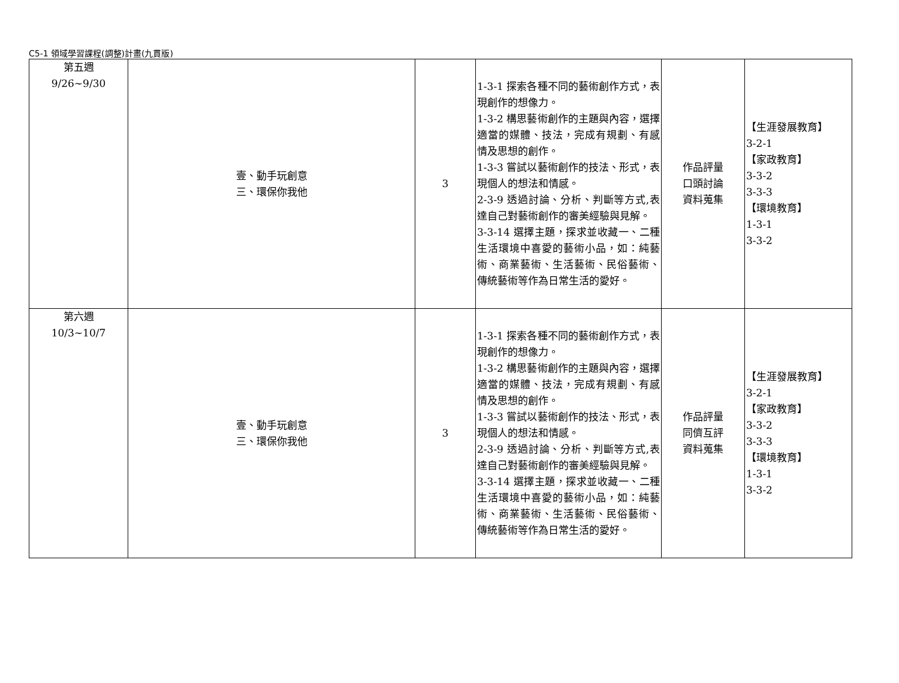C5-1 領域學習課程(調整)計畫(九貫版)
| 第五週 9/26~9/30 | 壹、動手玩創意 三、環保你我他 | 3 | 1-3-1 探索各種不同的藝術創作方式，表現創作的想像力。 1-3-2 構思藝術創作的主題與內容，選擇適當的媒體、技法，完成有規劃、有感情及思想的創作。 1-3-3 嘗試以藝術創作的技法、形式，表現個人的想法和情感。 2-3-9 透過討論、分析、判斷等方式,表達自己對藝術創作的審美經驗與見解。 3-3-14 選擇主題，探求並收藏一、二種生活環境中喜愛的藝術小品，如：純藝術、商業藝術、生活藝術、民俗藝術、傳統藝術等作為日常生活的愛好。 | 作品評量 口頭討論 資料蒐集 | 【生涯發展教育】 3-2-1 【家政教育】 3-3-2 3-3-3 【環境教育】 1-3-1 3-3-2 |
| 第六週 10/3~10/7 | 壹、動手玩創意 三、環保你我他 | 3 | 1-3-1 探索各種不同的藝術創作方式，表現創作的想像力。 1-3-2 構思藝術創作的主題與內容，選擇適當的媒體、技法，完成有規劃、有感情及思想的創作。 1-3-3 嘗試以藝術創作的技法、形式，表現個人的想法和情感。 2-3-9 透過討論、分析、判斷等方式,表達自己對藝術創作的審美經驗與見解。 3-3-14 選擇主題，探求並收藏一、二種生活環境中喜愛的藝術小品，如：純藝術、商業藝術、生活藝術、民俗藝術、傳統藝術等作為日常生活的愛好。 | 作品評量 同儕互評 資料蒐集 | 【生涯發展教育】 3-2-1 【家政教育】 3-3-2 3-3-3 【環境教育】 1-3-1 3-3-2 |